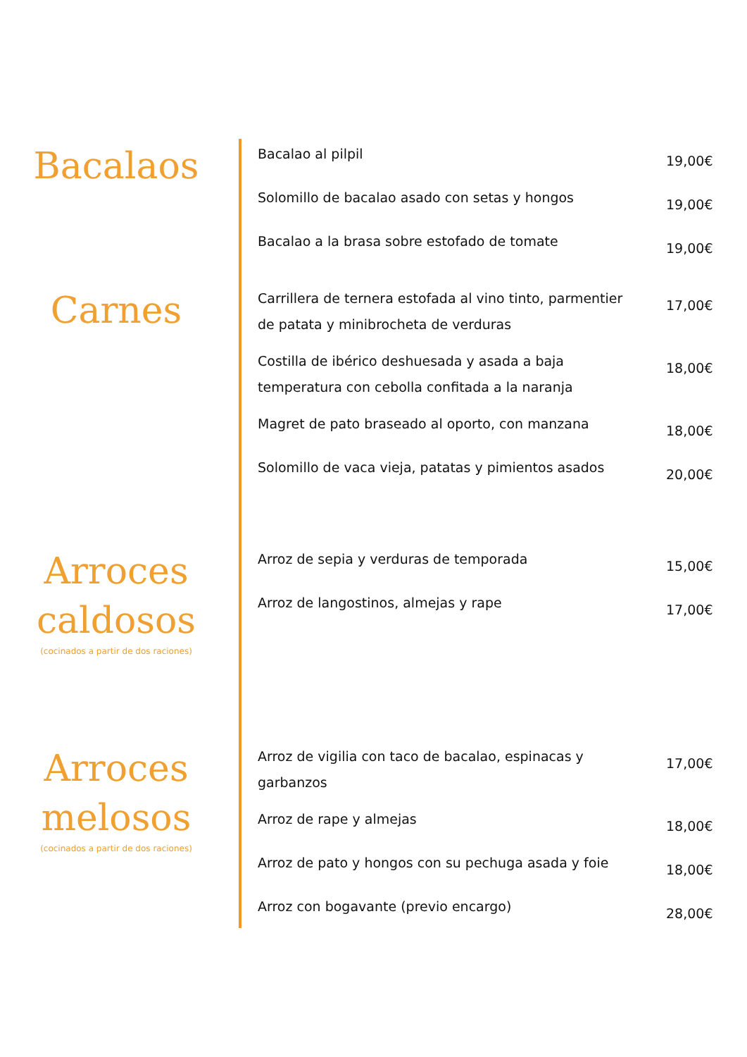Bacalaos
Bacalao al pilpil 19,00€
Solomillo de bacalao asado con setas y hongos 19,00€
Bacalao a la brasa sobre estofado de tomate 19,00€
Carnes
Carrillera de ternera estofada al vino tinto, parmentier de patata y minibrocheta de verduras 17,00€
Costilla de ibérico deshuesada y asada a baja temperatura con cebolla confitada a la naranja 18,00€
Magret de pato braseado al oporto, con manzana 18,00€
Solomillo de vaca vieja, patatas y pimientos asados 20,00€
Arroces caldosos
(cocinados a partir de dos raciones)
Arroz de sepia y verduras de temporada 15,00€
Arroz de langostinos, almejas y rape 17,00€
Arroces melosos
(cocinados a partir de dos raciones)
Arroz de vigilia con taco de bacalao, espinacas y garbanzos 17,00€
Arroz de rape y almejas 18,00€
Arroz de pato y hongos con su pechuga asada y foie 18,00€
Arroz con bogavante (previo encargo) 28,00€